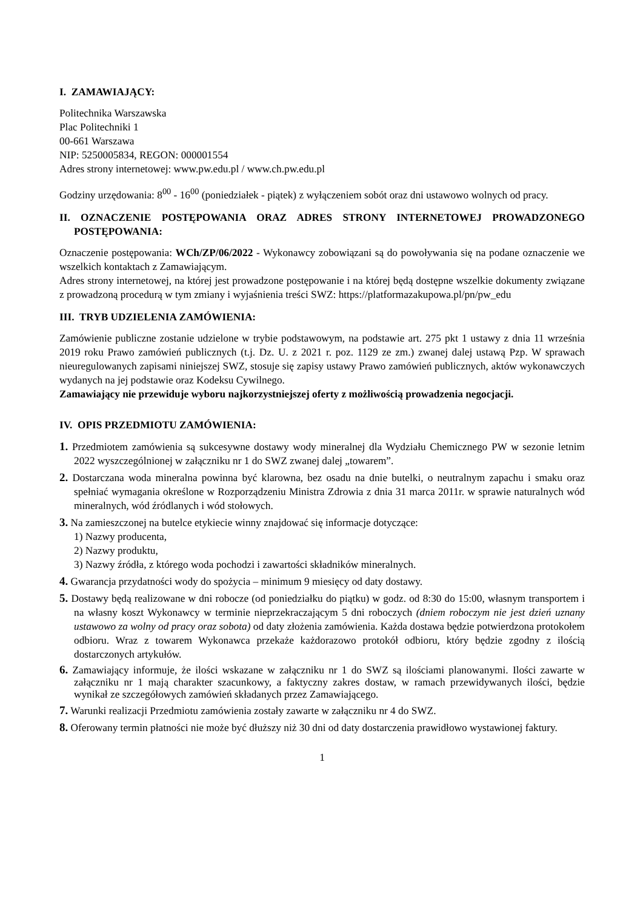I. ZAMAWIAJĄCY:
Politechnika Warszawska
Plac Politechniki 1
00-661 Warszawa
NIP: 5250005834, REGON: 000001554
Adres strony internetowej: www.pw.edu.pl / www.ch.pw.edu.pl
Godziny urzędowania: 8<sup>00</sup> - 16<sup>00</sup> (poniedziałek - piątek) z wyłączeniem sobót oraz dni ustawowo wolnych od pracy.
II. OZNACZENIE POSTĘPOWANIA ORAZ ADRES STRONY INTERNETOWEJ PROWADZONEGO POSTĘPOWANIA:
Oznaczenie postępowania: WCh/ZP/06/2022 - Wykonawcy zobowiązani są do powoływania się na podane oznaczenie we wszelkich kontaktach z Zamawiającym.
Adres strony internetowej, na której jest prowadzone postępowanie i na której będą dostępne wszelkie dokumenty związane z prowadzoną procedurą w tym zmiany i wyjaśnienia treści SWZ: https://platformazakupowa.pl/pn/pw_edu
III. TRYB UDZIELENIA ZAMÓWIENIA:
Zamówienie publiczne zostanie udzielone w trybie podstawowym, na podstawie art. 275 pkt 1 ustawy z dnia 11 września 2019 roku Prawo zamówień publicznych (t.j. Dz. U. z 2021 r. poz. 1129 ze zm.) zwanej dalej ustawą Pzp. W sprawach nieuregulowanych zapisami niniejszej SWZ, stosuje się zapisy ustawy Prawo zamówień publicznych, aktów wykonawczych wydanych na jej podstawie oraz Kodeksu Cywilnego.
Zamawiający nie przewiduje wyboru najkorzystniejszej oferty z możliwością prowadzenia negocjacji.
IV. OPIS PRZEDMIOTU ZAMÓWIENIA:
1. Przedmiotem zamówienia są sukcesywne dostawy wody mineralnej dla Wydziału Chemicznego PW w sezonie letnim 2022 wyszczególnionej w załączniku nr 1 do SWZ zwanej dalej „towarem”.
2. Dostarczana woda mineralna powinna być klarowna, bez osadu na dnie butelki, o neutralnym zapachu i smaku oraz spełniać wymagania określone w Rozporządzeniu Ministra Zdrowia z dnia 31 marca 2011r. w sprawie naturalnych wód mineralnych, wód źródlanych i wód stołowych.
3. Na zamieszczonej na butelce etykiecie winny znajdować się informacje dotyczące:
1) Nazwy producenta,
2) Nazwy produktu,
3) Nazwy źródła, z którego woda pochodzi i zawartości składników mineralnych.
4. Gwarancja przydatności wody do spożycia – minimum 9 miesięcy od daty dostawy.
5. Dostawy będą realizowane w dni robocze (od poniedziałku do piątku) w godz. od 8:30 do 15:00, własnym transportem i na własny koszt Wykonawcy w terminie nieprzekraczającym 5 dni roboczych (dniem roboczym nie jest dzień uznany ustawowo za wolny od pracy oraz sobota) od daty złożenia zamówienia. Każda dostawa będzie potwierdzona protokołem odbioru. Wraz z towarem Wykonawca przekaże każdorazowo protokół odbioru, który będzie zgodny z ilością dostarczonych artykułów.
6. Zamawiający informuje, że ilości wskazane w załączniku nr 1 do SWZ są ilościami planowanymi. Ilości zawarte w załączniku nr 1 mają charakter szacunkowy, a faktyczny zakres dostaw, w ramach przewidywanych ilości, będzie wynikał ze szczegółowych zamówień składanych przez Zamawiającego.
7. Warunki realizacji Przedmiotu zamówienia zostały zawarte w załączniku nr 4 do SWZ.
8. Oferowany termin płatności nie może być dłuższy niż 30 dni od daty dostarczenia prawidłowo wystawionej faktury.
1